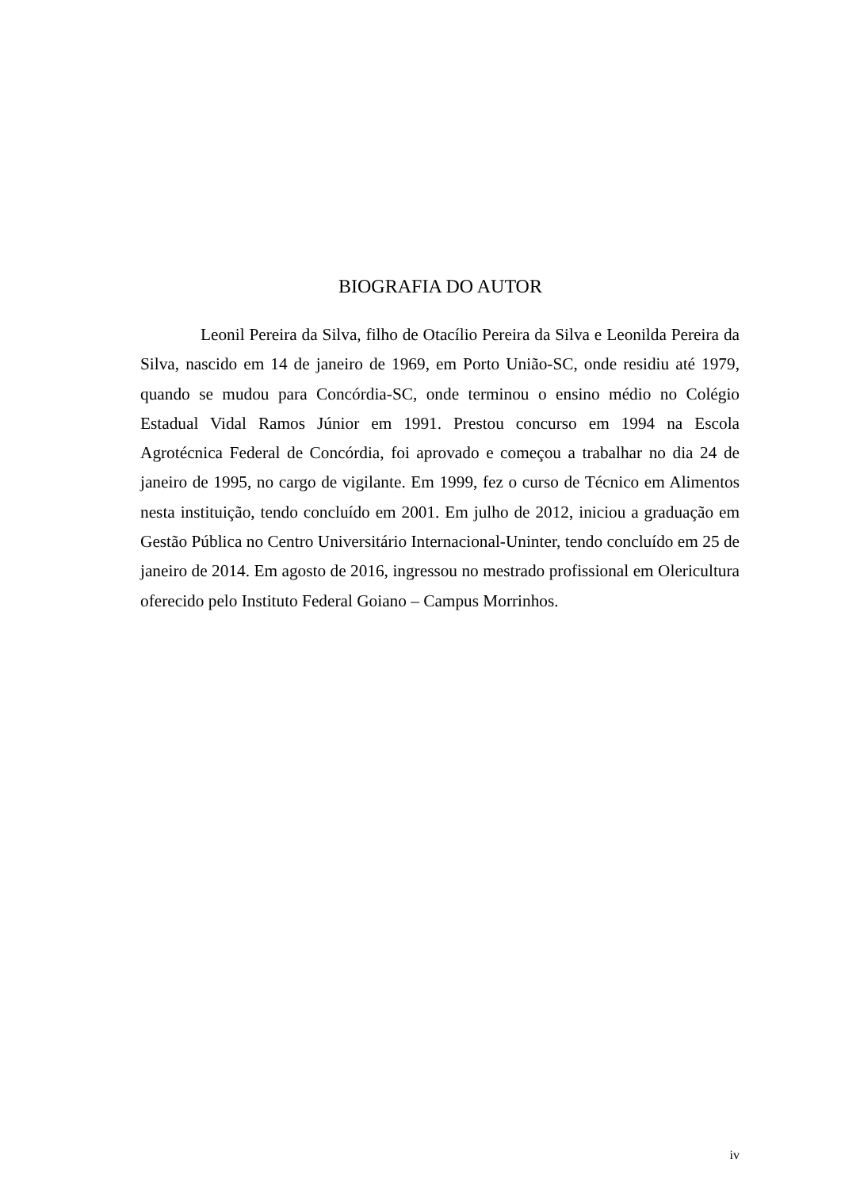BIOGRAFIA DO AUTOR
Leonil Pereira da Silva, filho de Otacílio Pereira da Silva e Leonilda Pereira da Silva, nascido em 14 de janeiro de 1969, em Porto União-SC, onde residiu até 1979, quando se mudou para Concórdia-SC, onde terminou o ensino médio no Colégio Estadual Vidal Ramos Júnior em 1991. Prestou concurso em 1994 na Escola Agrotécnica Federal de Concórdia, foi aprovado e começou a trabalhar no dia 24 de janeiro de 1995, no cargo de vigilante. Em 1999, fez o curso de Técnico em Alimentos nesta instituição, tendo concluído em 2001. Em julho de 2012, iniciou a graduação em Gestão Pública no Centro Universitário Internacional-Uninter, tendo concluído em 25 de janeiro de 2014. Em agosto de 2016, ingressou no mestrado profissional em Olericultura oferecido pelo Instituto Federal Goiano – Campus Morrinhos.
iv